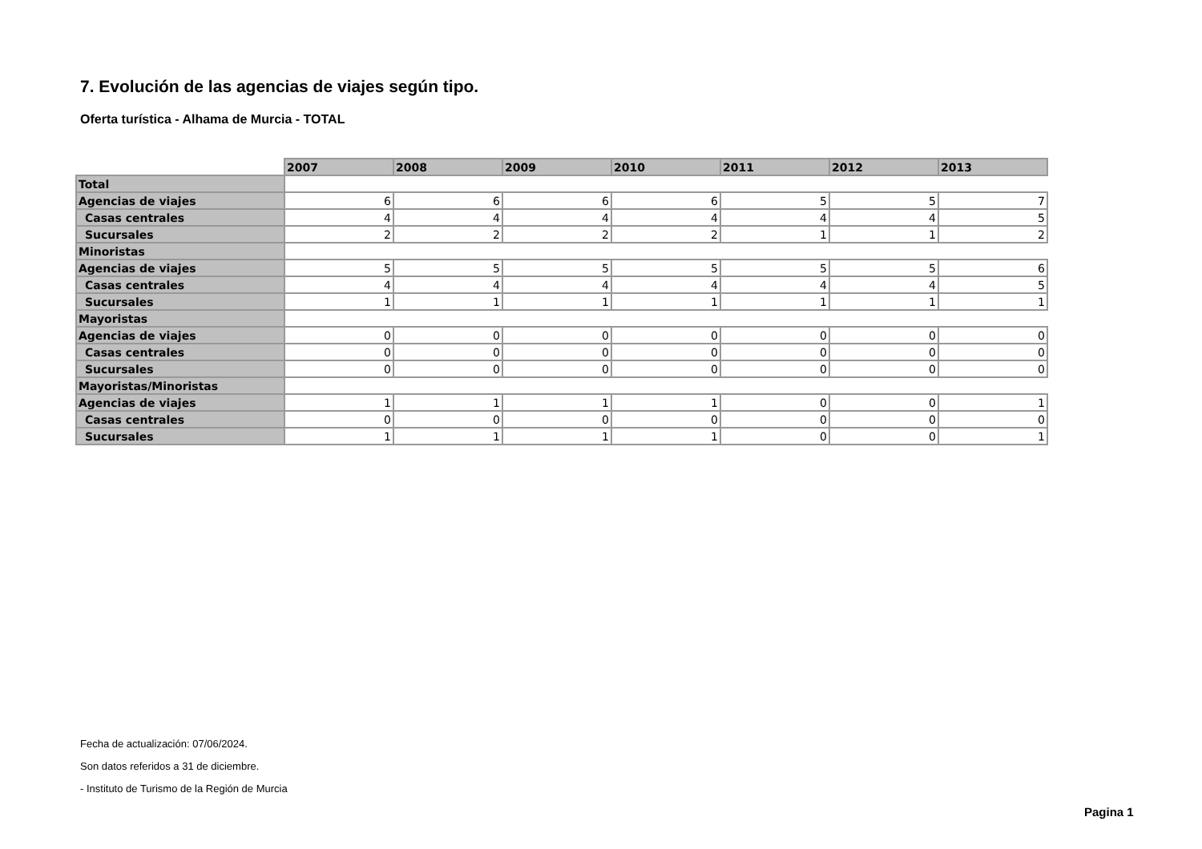7. Evolución de las agencias de viajes según tipo.
Oferta turística - Alhama de Murcia - TOTAL
| | 2007 | 2008 | 2009 | 2010 | 2011 | 2012 | 2013 |
| Total | | | | | | | |
| Agencias de viajes | 6 | 6 | 6 | 6 | 5 | 5 | 7 |
| Casas centrales | 4 | 4 | 4 | 4 | 4 | 4 | 5 |
| Sucursales | 2 | 2 | 2 | 2 | 1 | 1 | 2 |
| Minoristas | | | | | | | |
| Agencias de viajes | 5 | 5 | 5 | 5 | 5 | 5 | 6 |
| Casas centrales | 4 | 4 | 4 | 4 | 4 | 4 | 5 |
| Sucursales | 1 | 1 | 1 | 1 | 1 | 1 | 1 |
| Mayoristas | | | | | | | |
| Agencias de viajes | 0 | 0 | 0 | 0 | 0 | 0 | 0 |
| Casas centrales | 0 | 0 | 0 | 0 | 0 | 0 | 0 |
| Sucursales | 0 | 0 | 0 | 0 | 0 | 0 | 0 |
| Mayoristas/Minoristas | | | | | | | |
| Agencias de viajes | 1 | 1 | 1 | 1 | 0 | 0 | 1 |
| Casas centrales | 0 | 0 | 0 | 0 | 0 | 0 | 0 |
| Sucursales | 1 | 1 | 1 | 1 | 0 | 0 | 1 |
Fecha de actualización: 07/06/2024.
Son datos referidos a 31 de diciembre.
- Instituto de Turismo de la Región de Murcia
Pagina 1